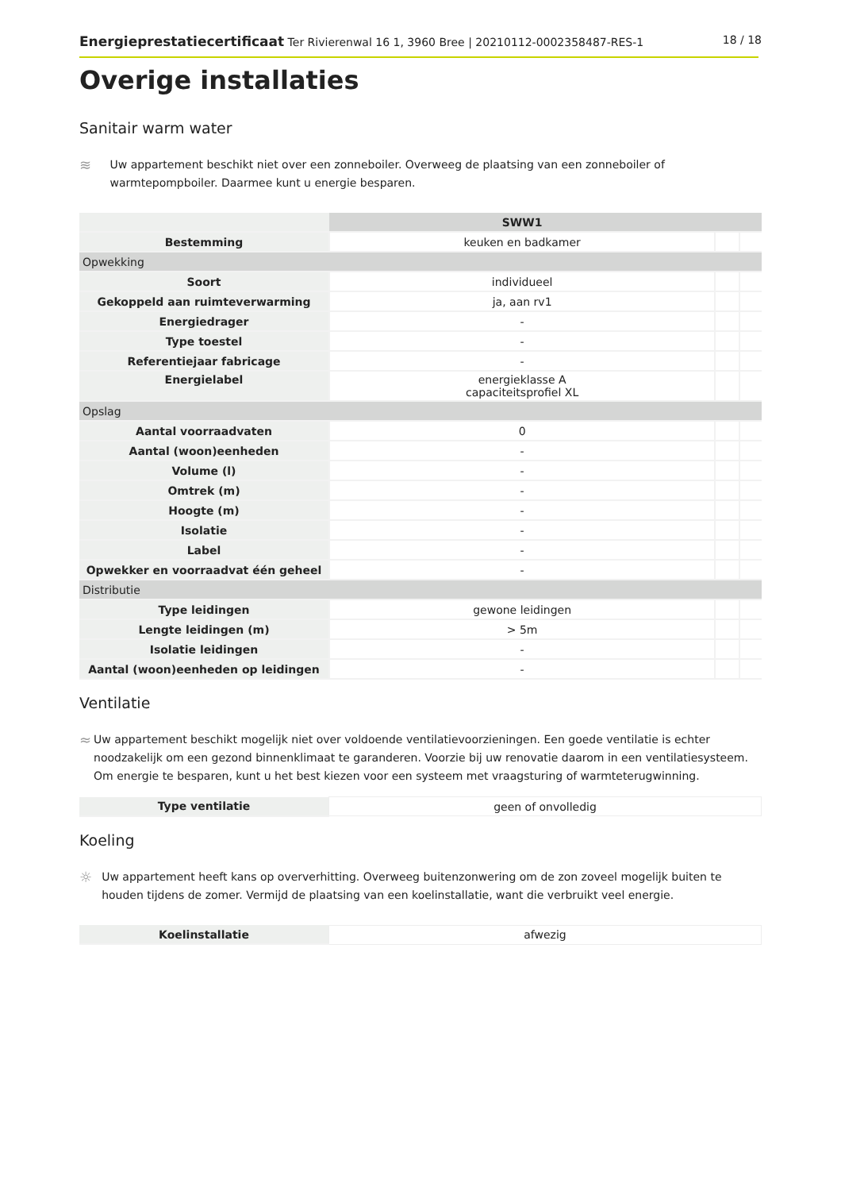Energieprestatiecertificaat Ter Rivierenwal 16 1, 3960 Bree | 20210112-0002358487-RES-1 18 / 18
Overige installaties
Sanitair warm water
≋
Uw appartement beschikt niet over een zonneboiler. Overweeg de plaatsing van een zonneboiler of warmtepompboiler. Daarmee kunt u energie besparen.
| | SWW1 | | |
| --- | --- | --- | --- |
| Bestemming | keuken en badkamer | | |
| Opwekking | | | |
| Soort | individueel | | |
| Gekoppeld aan ruimteverwarming | ja, aan rv1 | | |
| Energiedrager | - | | |
| Type toestel | - | | |
| Referentiejaar fabricage | - | | |
| Energielabel | energieklasse A capaciteitsprofiel XL | | |
| Opslag | | | |
| Aantal voorraadvaten | 0 | | |
| Aantal (woon)eenheden | - | | |
| Volume (l) | - | | |
| Omtrek (m) | - | | |
| Hoogte (m) | - | | |
| Isolatie | - | | |
| Label | - | | |
| Opwekker en voorraadvat één geheel | - | | |
| Distributie | | | |
| Type leidingen | gewone leidingen | | |
| Lengte leidingen (m) | > 5m | | |
| Isolatie leidingen | - | | |
| Aantal (woon)eenheden op leidingen | - | | |
Ventilatie
≈
Uw appartement beschikt mogelijk niet over voldoende ventilatievoorzieningen. Een goede ventilatie is echter noodzakelijk om een gezond binnenklimaat te garanderen. Voorzie bij uw renovatie daarom in een ventilatiesysteem. Om energie te besparen, kunt u het best kiezen voor een systeem met vraagsturing of warmteterugwinning.
| Type ventilatie | geen of onvolledig |
Koeling
☼
Uw appartement heeft kans op oververhitting. Overweeg buitenzonwering om de zon zoveel mogelijk buiten te houden tijdens de zomer. Vermijd de plaatsing van een koelinstallatie, want die verbruikt veel energie.
| Koelinstallatie | afwezig |